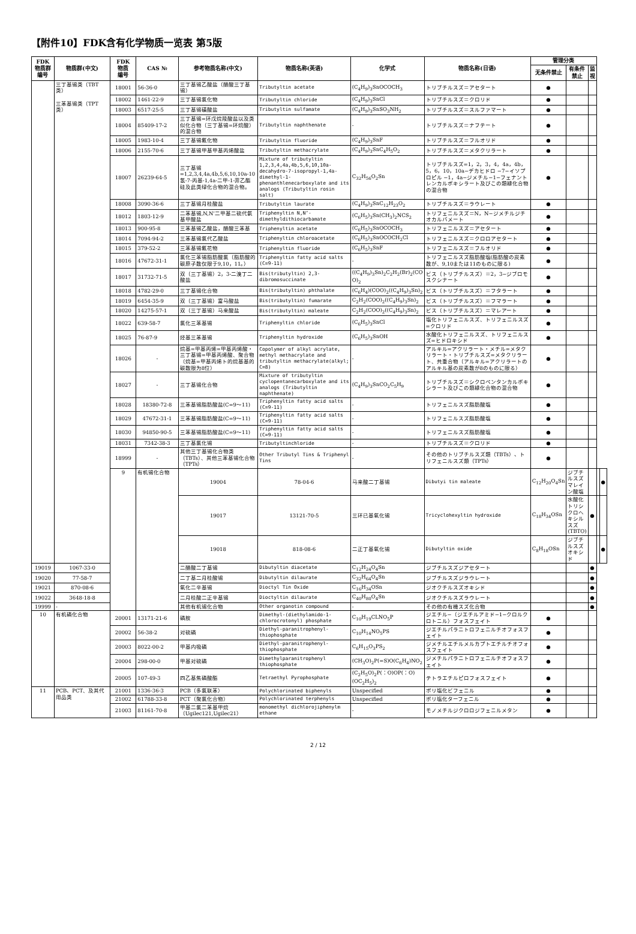【附件10】FDK含有化学物质一览表 第5版
| FDK 物质群 编号 | 物质群(中文) | FDK 物质 编号 | CAS № | 参考物质名称(中文) | 物质名称(英语) | 化学式 | 物质名称(日语) | 管理分类 | | | | |
| --- | --- | --- | --- | --- | --- | --- | --- | --- | --- | --- | --- | --- |
| | | | | | | | | 无条件禁止 | 有条件禁止 | 监视 | | |
| | 三丁基锡类（TBT 类） 三苯基锡类（TPT 类） | 18001 | 56-36-0 | 三丁基锡乙酸盐（醋酸三丁基锡） | Tributyltin acetate | (C<sub>4</sub>H<sub>9</sub>)<sub>3</sub>SnOCOCH<sub>3</sub> | トリブチルスズ＝アセタート | ● | | | | |
| | | 18002 | 1461-22-9 | 三丁基锡氯化物 | Tributyltin chloride | (C<sub>4</sub>H<sub>9</sub>)<sub>3</sub>SnCl | トリブチルスズ＝クロリド | ● | | | | |
| | | 18003 | 6517-25-5 | 三丁基锡磺酸盐 | Tributyltin sulfamate | (C<sub>4</sub>H<sub>9</sub>)<sub>3</sub>SnSO<sub>3</sub>NH<sub>2</sub> | トリブチルスズ＝スルファマート | ● | | | | |
| | | 18004 | 85409-17-2 | 三丁基锡=环戊烷羧酸盐以及类似化合物（三丁基锡=环烷酸）的混合物 | Tributyltin naphthenate | - | トリブチルスズ＝ナフテート | ● | | | | |
| | | 18005 | 1983-10-4 | 三丁基锡氟化物 | Tributyltin fluoride | (C<sub>4</sub>H<sub>9</sub>)<sub>3</sub>SnF | トリブチルスズ＝フルオリド | ● | | | | |
| | | 18006 | 2155-70-6 | 三丁基锡甲基甲基丙烯酸盐 | Tributyltin methacrylate | (C<sub>4</sub>H<sub>9</sub>)<sub>3</sub>SnC<sub>4</sub>H<sub>5</sub>O<sub>2</sub> | トリブチルスズ＝メタクリラート | ● | | | | |
| | | 18007 | 26239-64-5 | 三丁基锡=1,2,3,4,4a,4b,5,6,10,10a-10氢-7-丙基-1,4a-二甲-1-菲乙酯硅及此类绿化合物的混合物。 | Mixture of tributyltin 1,2,3,4,4a,4b,5,6,10,10a-decahydro-7-isopropyl-1,4a-dimethyl-1-phenanthlenecarboxylate and its analogs (Tributyltin rosin salt) | C<sub>32</sub>H<sub>56</sub>O<sub>2</sub>Sn | トリブチルスズ=1，2，3，4，4a，4b，5，6，10，10a−デカヒドロ −7−イソプロピル −1，4a−ジメチル−1−フェナントレンカルボキシラート及びこの類縁化合物の混合物 | ● | | | | |
| | | 18008 | 3090-36-6 | 三丁基锡月桂酸盐 | Tributyltin laurate | (C<sub>4</sub>H<sub>9</sub>)<sub>3</sub>SnC<sub>12</sub>H<sub>23</sub>O<sub>2</sub> | トリブチルスズ＝ラウレート | ● | | | | |
| | | 18012 | 1803-12-9 | 二苯基锡,N,N’二甲基二硫代氨基甲酸盐 | Triphenyltin N,N’-dimethyldithiocarbamate | (C<sub>6</sub>H<sub>5</sub>)<sub>3</sub>Sn(CH<sub>3</sub>)<sub>2</sub>NCS<sub>2</sub> | トリフェニルスズ＝N，N−ジメチルジチオカルバメート | ● | | | | |
| | | 18013 | 900-95-8 | 三苯基锡乙酸盐，醋酸三苯基 | Triphenyltin acetate | (C<sub>6</sub>H<sub>5</sub>)<sub>3</sub>SnOCOCH<sub>3</sub> | トリフェニルスズ＝アセタート | ● | | | | |
| | | 18014 | 7094-94-2 | 三苯基锡氯代乙酸盐 | Triphenyltin chloroacetate | (C<sub>6</sub>H<sub>5</sub>)<sub>3</sub>SnOCOCH<sub>2</sub>Cl | トリフェニルスズ＝クロロアセタート | ● | | | | |
| | | 18015 | 379-52-2 | 三苯基锡氟花物 | Triphenyltin fluoride | (C<sub>6</sub>H<sub>5</sub>)<sub>3</sub>SnF | トリフェニルスズ＝フルオリド | ● | | | | |
| | | 18016 | 47672-31-1 | 氯化三苯锡脂肪酸氯（脂肪酸的碳原子数仅限于9,10，11。） | Triphenyltin fatty acid salts (C=9-11) | - | トリフェニルスズ脂肪酸塩(脂肪酸の炭素数が、9,10または11のものに限る) | ● | | | | |
| | | 18017 | 31732-71-5 | 双（三丁基锡）2，3-二溴丁二酸盐 | Bis(tributyltin) 2,3-dibromosuccinate | ((C<sub>4</sub>H<sub>9</sub>)<sub>3</sub>Sn)<sub>2</sub>C<sub>2</sub>H<sub>2</sub>(Br)<sub>2</sub>(CO O)<sub>2</sub> | ビス（トリブチルスズ）＝2，3−ジブロモスクシナート | ● | | | | |
| | | 18018 | 4782-29-0 | 三丁基锡化合物 | Bis(tributyltin) phthalate | (C<sub>6</sub>H<sub>4</sub>)(COO)<sub>2</sub>((C<sub>4</sub>H<sub>9</sub>)<sub>3</sub>Sn)<sub>2</sub> | ビス（トリブチルスズ）＝フタラート | ● | | | | |
| | | 18019 | 6454-35-9 | 双（三丁基锡）富马酸盐 | Bis(tributyltin) fumarate | C<sub>2</sub>H<sub>2</sub>(COO)<sub>2</sub>((C<sub>4</sub>H<sub>9</sub>)<sub>3</sub>Sn)<sub>2</sub> | ビス（トリブチルスズ）＝フマラート | ● | | | | |
| | | 18020 | 14275-57-1 | 双（三丁基锡）马来酸盐 | Bis(tributyltin) maleate | C<sub>2</sub>H<sub>2</sub>(COO)<sub>2</sub>((C<sub>4</sub>H<sub>9</sub>)<sub>3</sub>Sn)<sub>2</sub> | ビス（トリブチルスズ）＝マレアート | ● | | | | |
| | | 18022 | 639-58-7 | 氯化三苯基锡 | Triphenyltin chloride | (C<sub>6</sub>H<sub>5</sub>)<sub>3</sub>SnCl | 塩化トリフェニルスズ、トリフェニルスズ=クロリド | ● | | | | |
| | | 18025 | 76-87-9 | 烃基三苯基锡 | Triphenyltin hydroxide | (C<sub>6</sub>H<sub>5</sub>)<sub>3</sub>SnOH | 水酸化トリフェニルスズ、トリフェニルスズ=ヒドロキシド | ● | | | | |
| | | 18026 | - | 烷基=甲基丙烯=甲基丙烯酸・三丁基锡=甲基丙烯酸、聚合物（烷基=甲基丙烯ト的烷基基的碳数限为8位） | Copolymer of alkyl acrylate, methyl methacrylate and tributyltin methacrylate(alkyl; C=8) | - | アルキル=アクリラート・メチル=メタクリラート・トリブチルスズ=メタクリラート、共重合物（アルキル=アクリラートのアルキル基の炭素数が8のものに限る） | ● | | | | |
| | | 18027 | - | 三丁基锡化合物 | Mixture of tributyltin cyclopentanecarboxylate and its analogs (Tributyltin naphthenate) | (C<sub>4</sub>H<sub>9</sub>)<sub>3</sub>SnCO<sub>2</sub>C<sub>5</sub>H<sub>9</sub> | トリブチルスズ＝シクロペンタンカルボキシラート及びこの類縁化合物の混合物 | ● | | | | |
| | | 18028 | 18380-72-8 | 三苯基锡脂肪酸盐(C=9～11) | Triphenyltin fatty acid salts (C=9-11) | - | トリフェニルスズ脂肪酸塩 | ● | | | | |
| | | 18029 | 47672-31-1 | 三苯基锡脂肪酸盐(C=9～11) | Triphenyltin fatty acid salts (C=9-11) | - | トリフェニルスズ脂肪酸塩 | ● | | | | |
| | | 18030 | 94850-90-5 | 三苯基锡脂肪酸盐(C=9～11) | Triphenyltin fatty acid salts (C=9-11) | - | トリフェニルスズ脂肪酸塩 | ● | | | | |
| | | 18031 | 7342-38-3 | 三丁基氯化锡 | Tributyltinchloride | - | トリブチルスズ＝クロリド | ● | | | | |
| | | 18999 | - | 其他三丁基锡化合物类（TBTs）、其他三苯基锡化合物（TPTs） | Other Tributyl Tins & Triphenyl Tins | - | その他のトリブチルスズ類（TBTs）、トリフェニルスズ類（TPTs） | ● | | | | |
| | | 9 | 有机锡化合物 | 19004 | 78-04-6 | 马来酸二丁基锡 | Dibutyi tin maleate | C<sub>12</sub>H<sub>20</sub>O<sub>4</sub>Sn | ジブチルスズマレイン酸塩 | | | ● |
| | | | | 19017 | 13121-70-5 | 三环已基氧化锡 | Tricyclohexyltin hydroxide | C<sub>18</sub>H<sub>34</sub>OSn | 水酸化トリシクロヘキシルスズ (TBTO) | ● | | |
| | | | | 19018 | 818-08-6 | 二正丁基氧化锡 | Dibutyltin oxide | C<sub>8</sub>H<sub>18</sub>OSn | ジブチルスズオキシド | | | ● |
| 19019 | 1067-33-0 | | | 二醋酸二丁基锡 | Dibutyltin diacetate | C<sub>12</sub>H<sub>24</sub>O<sub>4</sub>Sn | ジブチルスズジアセタート | | | ● | | |
| 19020 | 77-58-7 | | | 二丁基二月桂酸锡 | Dibutyltin dilaurate | C<sub>32</sub>H<sub>64</sub>O<sub>4</sub>Sn | ジブチルスズジラウレート | | | ● | | |
| 19021 | 870-08-6 | | | 氧化二辛基锡 | Dioctyl Tin Oxide | C<sub>16</sub>H<sub>34</sub>OSn | ジオクチルスズオキシド | | | ● | | |
| 19022 | 3648-18-8 | | | 二月桂酸二正辛基锡 | Dioctyltin dilaurate | C<sub>40</sub>H<sub>80</sub>O<sub>4</sub>Sn | ジオクチルスズラウレート | | | ● | | |
| 19999 | - | | | 其他有机锡化合物 | Other organotin compound | - | その他の有機スズ化合物 | | | ● | | |
| 10 | 有机磷化合物 | 20001 | 13171-21-6 | 磷胺 | Dimethyl-(diethylamido-1-chlorocrotonyl) phosphate | C<sub>10</sub>H<sub>19</sub>CLNO<sub>5</sub>P | ジエチル−（ジエチルアミド−1−クロルクロトニル）フォスフェイト | ● | | | | |
| | | 20002 | 56-38-2 | 对硫磷 | Diethyl-paranitrophenyl-thiophosphate | C<sub>10</sub>H<sub>14</sub>NO<sub>5</sub>PS | ジエチルパラニトロフェニルチオフォスフェイト | ● | | | | |
| | | 20003 | 8022-00-2 | 甲基内吸磷 | Diethyl-paranitrophenyl-thiophosphate | C<sub>6</sub>H<sub>15</sub>O<sub>3</sub>PS<sub>2</sub> | ジメチルエチルメルカプトエチルチオフォスフェイト | ● | | | | |
| | | 20004 | 298-00-0 | 甲基对硫磷 | Dimethylparanitrophenyl thiophosphate | (CH<sub>3</sub>O)<sub>2</sub>P(=S)O(C<sub>6</sub>H<sub>4</sub>)NO<sub>2</sub> | ジメチルパラニトロフェニルチオフォスフェイト | ● | | | | |
| | | 20005 | 107-49-3 | 四乙基焦磷酸酯 | Tetraethyl Pyrophosphate | (C<sub>2</sub>H<sub>5</sub>O)<sub>2</sub>P(：O)OP(：O)(OC<sub>2</sub>H<sub>5</sub>)<sub>2</sub> | テトラエチルピロフォスフェイト | ● | | | | |
| 11 | PCB、PCT、及其代用品类 | 21001 | 1336-36-3 | PCB（多氯联苯） | Polychlorinated biphenyls | Unspecified | ポリ塩化ビフェニル | ● | | | | |
| | | 21002 | 61788-33-8 | PCT（聚氯化合物） | Polychlorinated terphenyls | Unspecified | ポリ塩化ターフェニル | ● | | | | |
| | | 21003 | 81161-70-8 | 甲基二氯二苯基甲烷（Ugilec121,Ugilec21） | monomethyl dichlorojiphenylm ethane | - | モノメチルジクロロジフェニルメタン | ● | | | | |
2 / 12